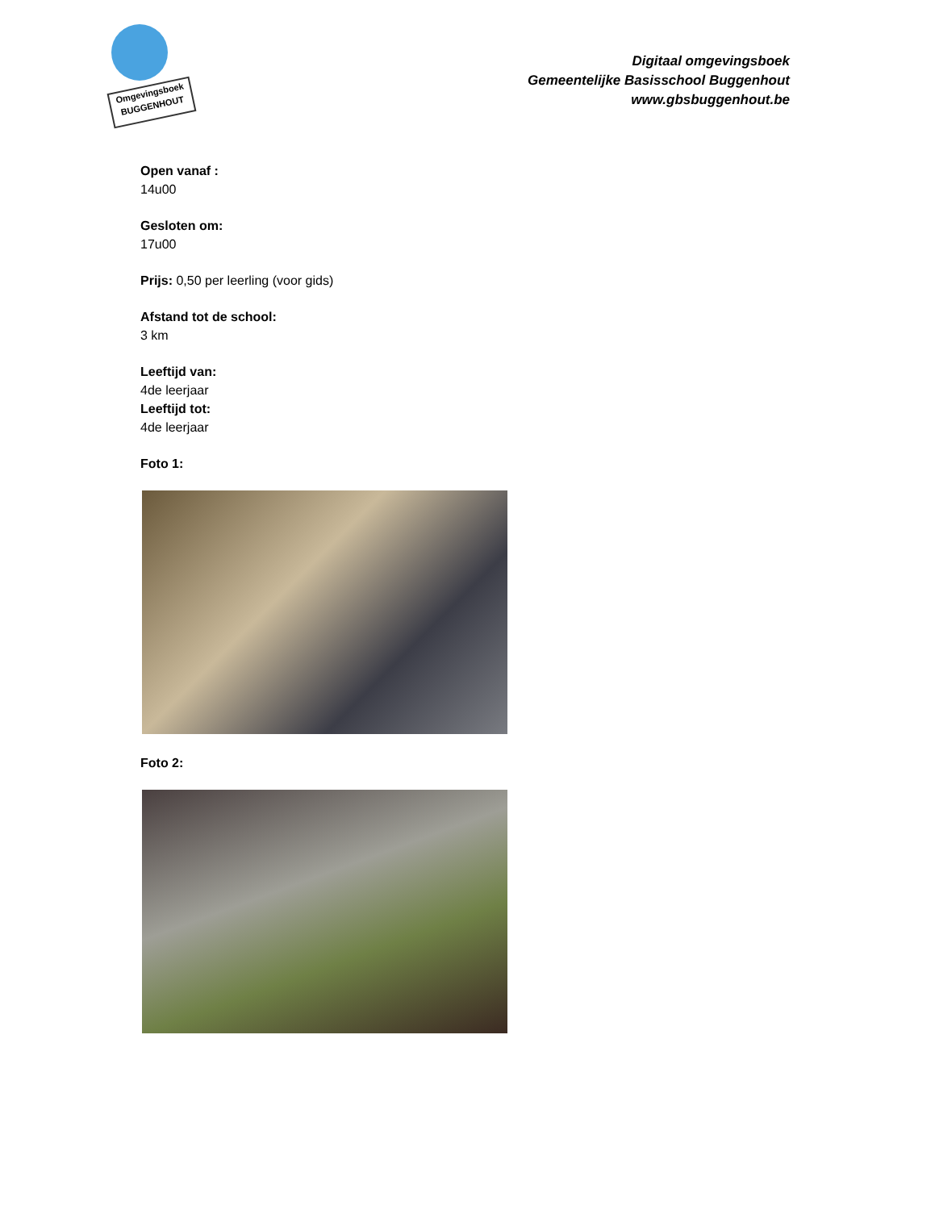Omgevingsboek
BUGGENHOUT
Digitaal omgevingsboek
Gemeentelijke Basisschool Buggenhout
www.gbsbuggenhout.be
Open vanaf :
14u00
Gesloten om:
17u00
Prijs: 0,50 per leerling (voor gids)
Afstand tot de school:
3 km
Leeftijd van:
4de leerjaar
Leeftijd tot:
4de leerjaar
Foto 1:
Foto 2: